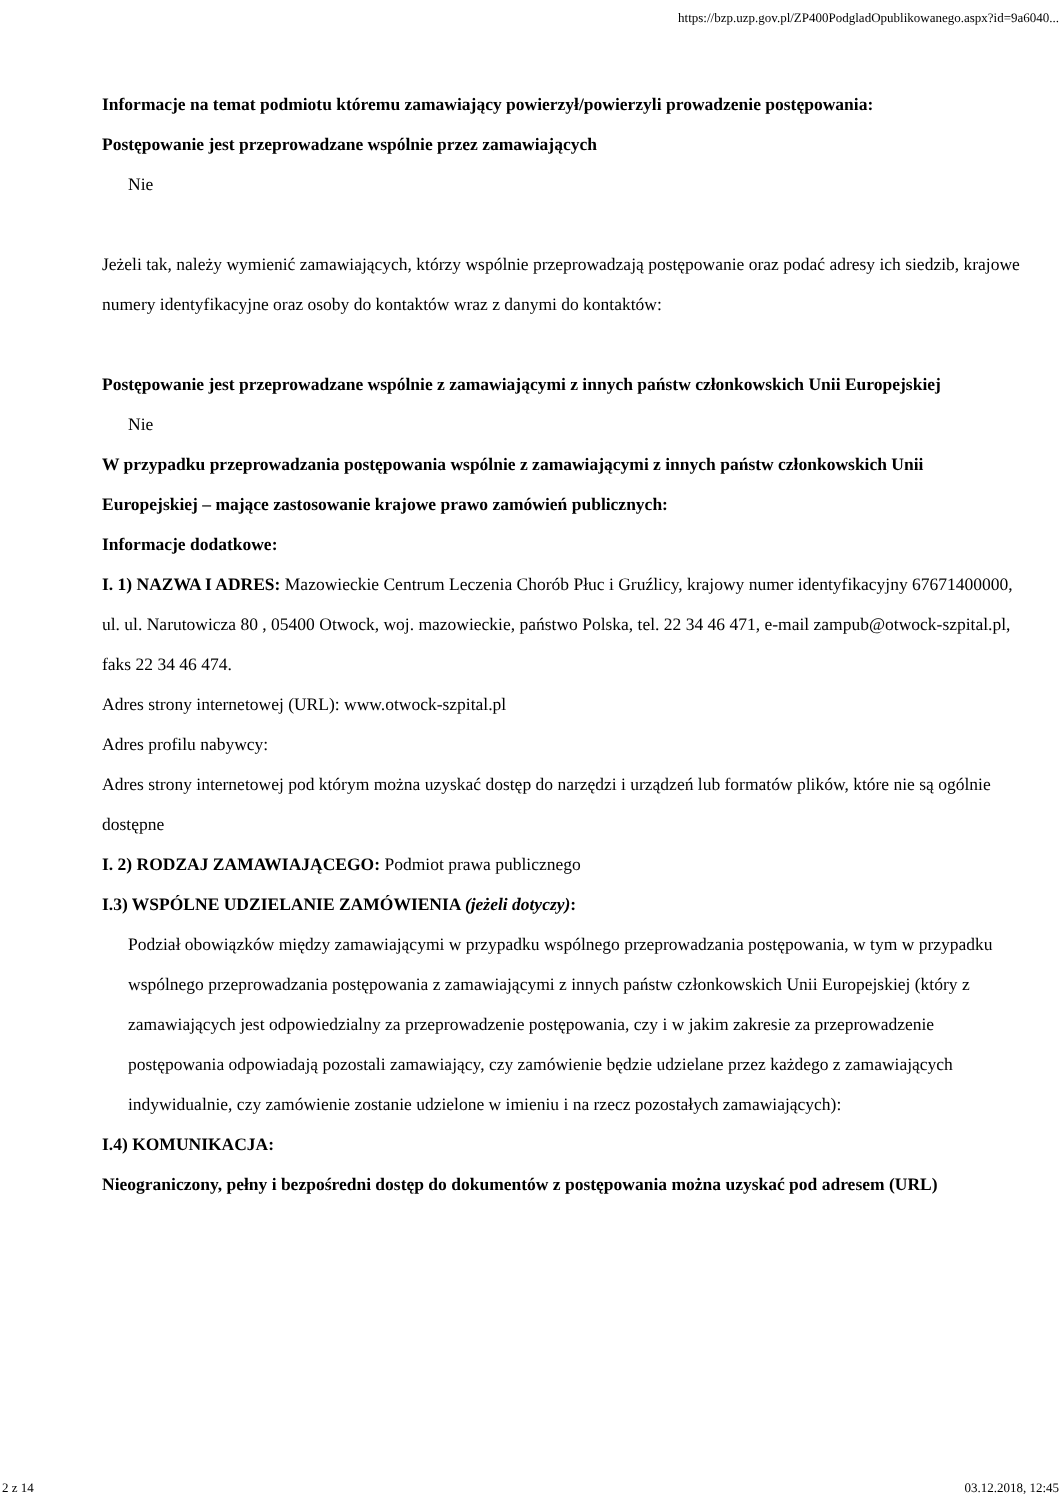https://bzp.uzp.gov.pl/ZP400PodgladOpublikowanego.aspx?id=9a6040...
Informacje na temat podmiotu któremu zamawiający powierzył/powierzyli prowadzenie postępowania:
Postępowanie jest przeprowadzane wspólnie przez zamawiających
Nie
Jeżeli tak, należy wymienić zamawiających, którzy wspólnie przeprowadzają postępowanie oraz podać adresy ich siedzib, krajowe numery identyfikacyjne oraz osoby do kontaktów wraz z danymi do kontaktów:
Postępowanie jest przeprowadzane wspólnie z zamawiającymi z innych państw członkowskich Unii Europejskiej
Nie
W przypadku przeprowadzania postępowania wspólnie z zamawiającymi z innych państw członkowskich Unii Europejskiej – mające zastosowanie krajowe prawo zamówień publicznych:
Informacje dodatkowe:
I. 1) NAZWA I ADRES: Mazowieckie Centrum Leczenia Chorób Płuc i Gruźlicy, krajowy numer identyfikacyjny 67671400000, ul. ul. Narutowicza 80 , 05400 Otwock, woj. mazowieckie, państwo Polska, tel. 22 34 46 471, e-mail zampub@otwock-szpital.pl, faks 22 34 46 474.
Adres strony internetowej (URL): www.otwock-szpital.pl
Adres profilu nabywcy:
Adres strony internetowej pod którym można uzyskać dostęp do narzędzi i urządzeń lub formatów plików, które nie są ogólnie dostępne
I. 2) RODZAJ ZAMAWIAJĄCEGO: Podmiot prawa publicznego
I.3) WSPÓLNE UDZIELANIE ZAMÓWIENIA (jeżeli dotyczy):
Podział obowiązków między zamawiającymi w przypadku wspólnego przeprowadzania postępowania, w tym w przypadku wspólnego przeprowadzania postępowania z zamawiającymi z innych państw członkowskich Unii Europejskiej (który z zamawiających jest odpowiedzialny za przeprowadzenie postępowania, czy i w jakim zakresie za przeprowadzenie postępowania odpowiadają pozostali zamawiający, czy zamówienie będzie udzielane przez każdego z zamawiających indywidualnie, czy zamówienie zostanie udzielone w imieniu i na rzecz pozostałych zamawiających):
I.4) KOMUNIKACJA:
Nieograniczony, pełny i bezpośredni dostęp do dokumentów z postępowania można uzyskać pod adresem (URL)
2 z 14 03.12.2018, 12:45